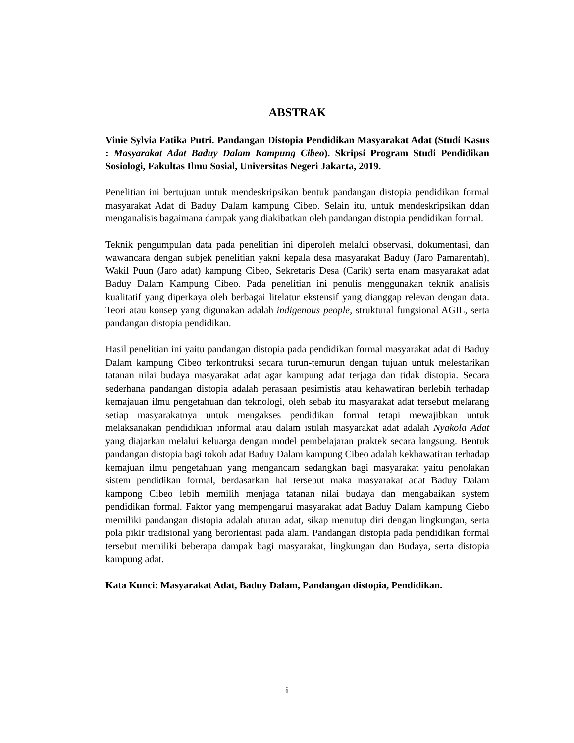ABSTRAK
Vinie Sylvia Fatika Putri. Pandangan Distopia Pendidikan Masyarakat Adat (Studi Kasus : Masyarakat Adat Baduy Dalam Kampung Cibeo). Skripsi Program Studi Pendidikan Sosiologi, Fakultas Ilmu Sosial, Universitas Negeri Jakarta, 2019.
Penelitian ini bertujuan untuk mendeskripsikan bentuk pandangan distopia pendidikan formal masyarakat Adat di Baduy Dalam kampung Cibeo. Selain itu, untuk mendeskripsikan ddan menganalisis bagaimana dampak yang diakibatkan oleh pandangan distopia pendidikan formal.
Teknik pengumpulan data pada penelitian ini diperoleh melalui observasi, dokumentasi, dan wawancara dengan subjek penelitian yakni kepala desa masyarakat Baduy (Jaro Pamarentah), Wakil Puun (Jaro adat) kampung Cibeo, Sekretaris Desa (Carik) serta enam masyarakat adat Baduy Dalam Kampung Cibeo. Pada penelitian ini penulis menggunakan teknik analisis kualitatif yang diperkaya oleh berbagai litelatur ekstensif yang dianggap relevan dengan data. Teori atau konsep yang digunakan adalah indigenous people, struktural fungsional AGIL, serta pandangan distopia pendidikan.
Hasil penelitian ini yaitu pandangan distopia pada pendidikan formal masyarakat adat di Baduy Dalam kampung Cibeo terkontruksi secara turun-temurun dengan tujuan untuk melestarikan tatanan nilai budaya masyarakat adat agar kampung adat terjaga dan tidak distopia. Secara sederhana pandangan distopia adalah perasaan pesimistis atau kehawatiran berlebih terhadap kemajauan ilmu pengetahuan dan teknologi, oleh sebab itu masyarakat adat tersebut melarang setiap masyarakatnya untuk mengakses pendidikan formal tetapi mewajibkan untuk melaksanakan pendidikian informal atau dalam istilah masyarakat adat adalah Nyakola Adat yang diajarkan melalui keluarga dengan model pembelajaran praktek secara langsung. Bentuk pandangan distopia bagi tokoh adat Baduy Dalam kampung Cibeo adalah kekhawatiran terhadap kemajuan ilmu pengetahuan yang mengancam sedangkan bagi masyarakat yaitu penolakan sistem pendidikan formal, berdasarkan hal tersebut maka masyarakat adat Baduy Dalam kampong Cibeo lebih memilih menjaga tatanan nilai budaya dan mengabaikan system pendidikan formal. Faktor yang mempengarui masyarakat adat Baduy Dalam kampung Ciebo memiliki pandangan distopia adalah aturan adat, sikap menutup diri dengan lingkungan, serta pola pikir tradisional yang berorientasi pada alam. Pandangan distopia pada pendidikan formal tersebut memiliki beberapa dampak bagi masyarakat, lingkungan dan Budaya, serta distopia kampung adat.
Kata Kunci: Masyarakat Adat, Baduy Dalam, Pandangan distopia, Pendidikan.
i